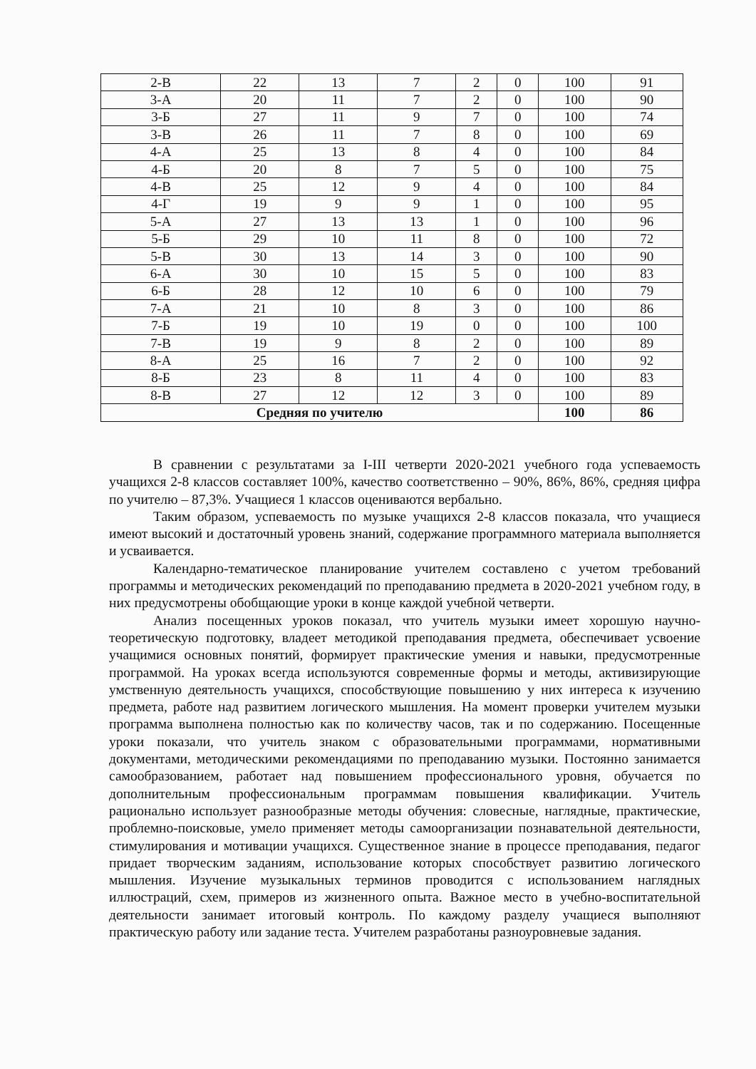| 2-В | 22 | 13 | 7 | 2 | 0 | 100 | 91 |
| 3-А | 20 | 11 | 7 | 2 | 0 | 100 | 90 |
| 3-Б | 27 | 11 | 9 | 7 | 0 | 100 | 74 |
| 3-В | 26 | 11 | 7 | 8 | 0 | 100 | 69 |
| 4-А | 25 | 13 | 8 | 4 | 0 | 100 | 84 |
| 4-Б | 20 | 8 | 7 | 5 | 0 | 100 | 75 |
| 4-В | 25 | 12 | 9 | 4 | 0 | 100 | 84 |
| 4-Г | 19 | 9 | 9 | 1 | 0 | 100 | 95 |
| 5-А | 27 | 13 | 13 | 1 | 0 | 100 | 96 |
| 5-Б | 29 | 10 | 11 | 8 | 0 | 100 | 72 |
| 5-В | 30 | 13 | 14 | 3 | 0 | 100 | 90 |
| 6-А | 30 | 10 | 15 | 5 | 0 | 100 | 83 |
| 6-Б | 28 | 12 | 10 | 6 | 0 | 100 | 79 |
| 7-А | 21 | 10 | 8 | 3 | 0 | 100 | 86 |
| 7-Б | 19 | 10 | 19 | 0 | 0 | 100 | 100 |
| 7-В | 19 | 9 | 8 | 2 | 0 | 100 | 89 |
| 8-А | 25 | 16 | 7 | 2 | 0 | 100 | 92 |
| 8-Б | 23 | 8 | 11 | 4 | 0 | 100 | 83 |
| 8-В | 27 | 12 | 12 | 3 | 0 | 100 | 89 |
| Средняя по учителю | | | | | | 100 | 86 |
В сравнении с результатами за I-III четверти 2020-2021 учебного года успеваемость учащихся 2-8 классов составляет 100%, качество соответственно – 90%, 86%, 86%, средняя цифра по учителю – 87,3%. Учащиеся 1 классов оцениваются вербально.
Таким образом, успеваемость по музыке учащихся 2-8 классов показала, что учащиеся имеют высокий и достаточный уровень знаний, содержание программного материала выполняется и усваивается.
Календарно-тематическое планирование учителем составлено с учетом требований программы и методических рекомендаций по преподаванию предмета в 2020-2021 учебном году, в них предусмотрены обобщающие уроки в конце каждой учебной четверти.
Анализ посещенных уроков показал, что учитель музыки имеет хорошую научно-теоретическую подготовку, владеет методикой преподавания предмета, обеспечивает усвоение учащимися основных понятий, формирует практические умения и навыки, предусмотренные программой. На уроках всегда используются современные формы и методы, активизирующие умственную деятельность учащихся, способствующие повышению у них интереса к изучению предмета, работе над развитием логического мышления. На момент проверки учителем музыки программа выполнена полностью как по количеству часов, так и по содержанию. Посещенные уроки показали, что учитель знаком с образовательными программами, нормативными документами, методическими рекомендациями по преподаванию музыки. Постоянно занимается самообразованием, работает над повышением профессионального уровня, обучается по дополнительным профессиональным программам повышения квалификации. Учитель рационально использует разнообразные методы обучения: словесные, наглядные, практические, проблемно-поисковые, умело применяет методы самоорганизации познавательной деятельности, стимулирования и мотивации учащихся. Существенное знание в процессе преподавания, педагог придает творческим заданиям, использование которых способствует развитию логического мышления. Изучение музыкальных терминов проводится с использованием наглядных иллюстраций, схем, примеров из жизненного опыта. Важное место в учебно-воспитательной деятельности занимает итоговый контроль. По каждому разделу учащиеся выполняют практическую работу или задание теста. Учителем разработаны разноуровневые задания.